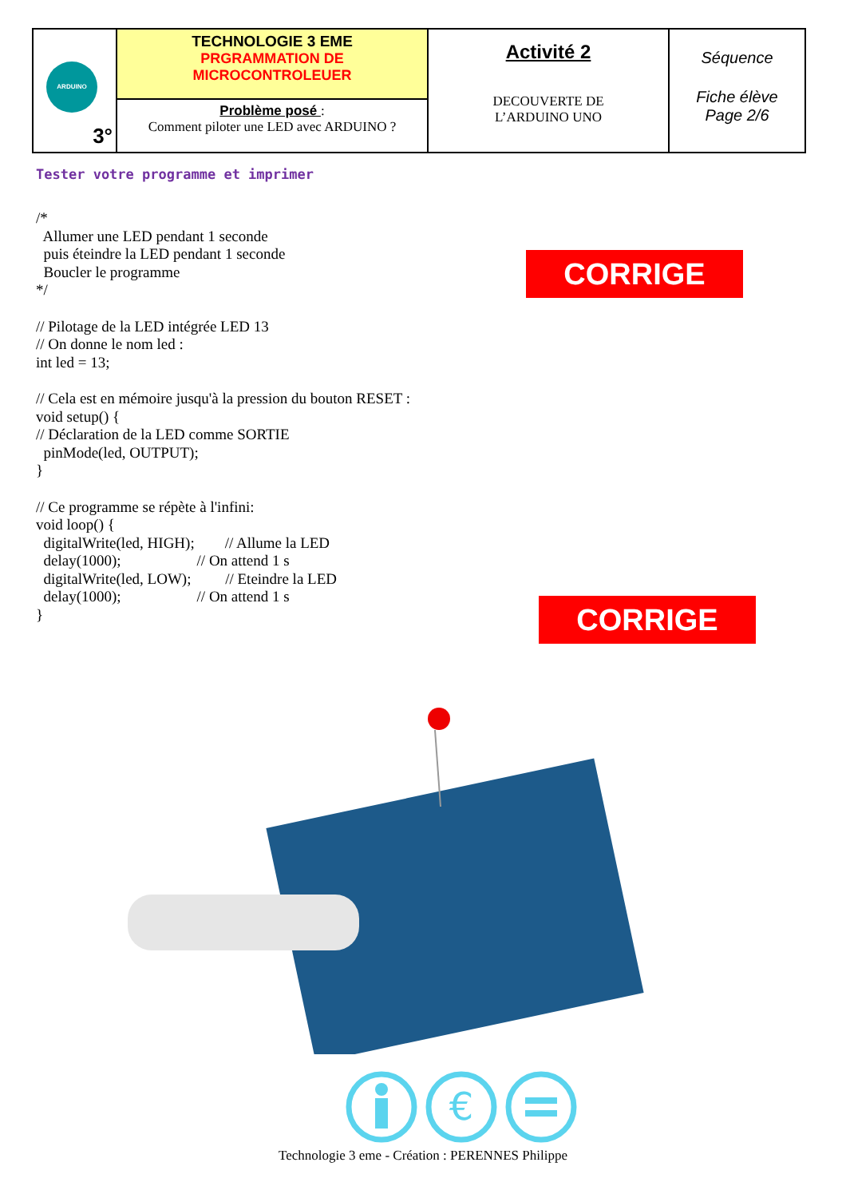| ARDUINO 3° | TECHNOLOGIE 3 EME PRGRAMMATION DE MICROCONTROLEUER | Activité 2 DECOUVERTE DE L’ARDUINO UNO | Séquence Fiche élève Page 2/6 |
| | Problème posé : Comment piloter une LED avec ARDUINO ? | | |
Tester votre programme et imprimer
/* Allumer une LED pendant 1 seconde puis éteindre la LED pendant 1 seconde Boucler le programme */ // Pilotage de la LED intégrée LED 13 // On donne le nom led : int led = 13; // Cela est en mémoire jusqu'à la pression du bouton RESET : void setup() { // Déclaration de la LED comme SORTIE pinMode(led, OUTPUT); } // Ce programme se répète à l'infini: void loop() { digitalWrite(led, HIGH); // Allume la LED delay(1000); // On attend 1 s digitalWrite(led, LOW); // Eteindre la LED delay(1000); // On attend 1 s }
CORRIGE
CORRIGE
€
Technologie 3 eme - Création : PERENNES Philippe